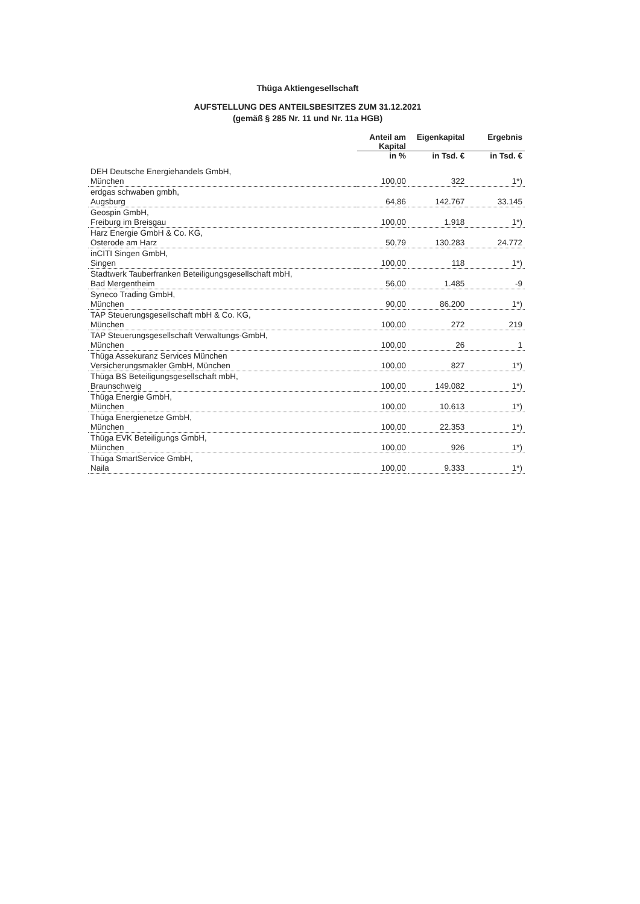Thüga Aktiengesellschaft
AUFSTELLUNG DES ANTEILSBESITZES ZUM 31.12.2021
(gemäß § 285 Nr. 11 und Nr. 11a HGB)
| | Anteil am Kapital | Eigenkapital | Ergebnis |
| --- | --- | --- | --- |
| | in % | in Tsd. € | in Tsd. € |
| DEH Deutsche Energiehandels GmbH, München | 100,00 | 322 | 1*) |
| erdgas schwaben gmbh, Augsburg | 64,86 | 142.767 | 33.145 |
| Geospin GmbH, Freiburg im Breisgau | 100,00 | 1.918 | 1*) |
| Harz Energie GmbH & Co. KG, Osterode am Harz | 50,79 | 130.283 | 24.772 |
| inCITI Singen GmbH, Singen | 100,00 | 118 | 1*) |
| Stadtwerk Tauberfranken Beteiligungsgesellschaft mbH, Bad Mergentheim | 56,00 | 1.485 | -9 |
| Syneco Trading GmbH, München | 90,00 | 86.200 | 1*) |
| TAP Steuerungsgesellschaft mbH & Co. KG, München | 100,00 | 272 | 219 |
| TAP Steuerungsgesellschaft Verwaltungs-GmbH, München | 100,00 | 26 | 1 |
| Thüga Assekuranz Services München Versicherungsmakler GmbH, München | 100,00 | 827 | 1*) |
| Thüga BS Beteiligungsgesellschaft mbH, Braunschweig | 100,00 | 149.082 | 1*) |
| Thüga Energie GmbH, München | 100,00 | 10.613 | 1*) |
| Thüga Energienetze GmbH, München | 100,00 | 22.353 | 1*) |
| Thüga EVK Beteiligungs GmbH, München | 100,00 | 926 | 1*) |
| Thüga SmartService GmbH, Naila | 100,00 | 9.333 | 1*) |